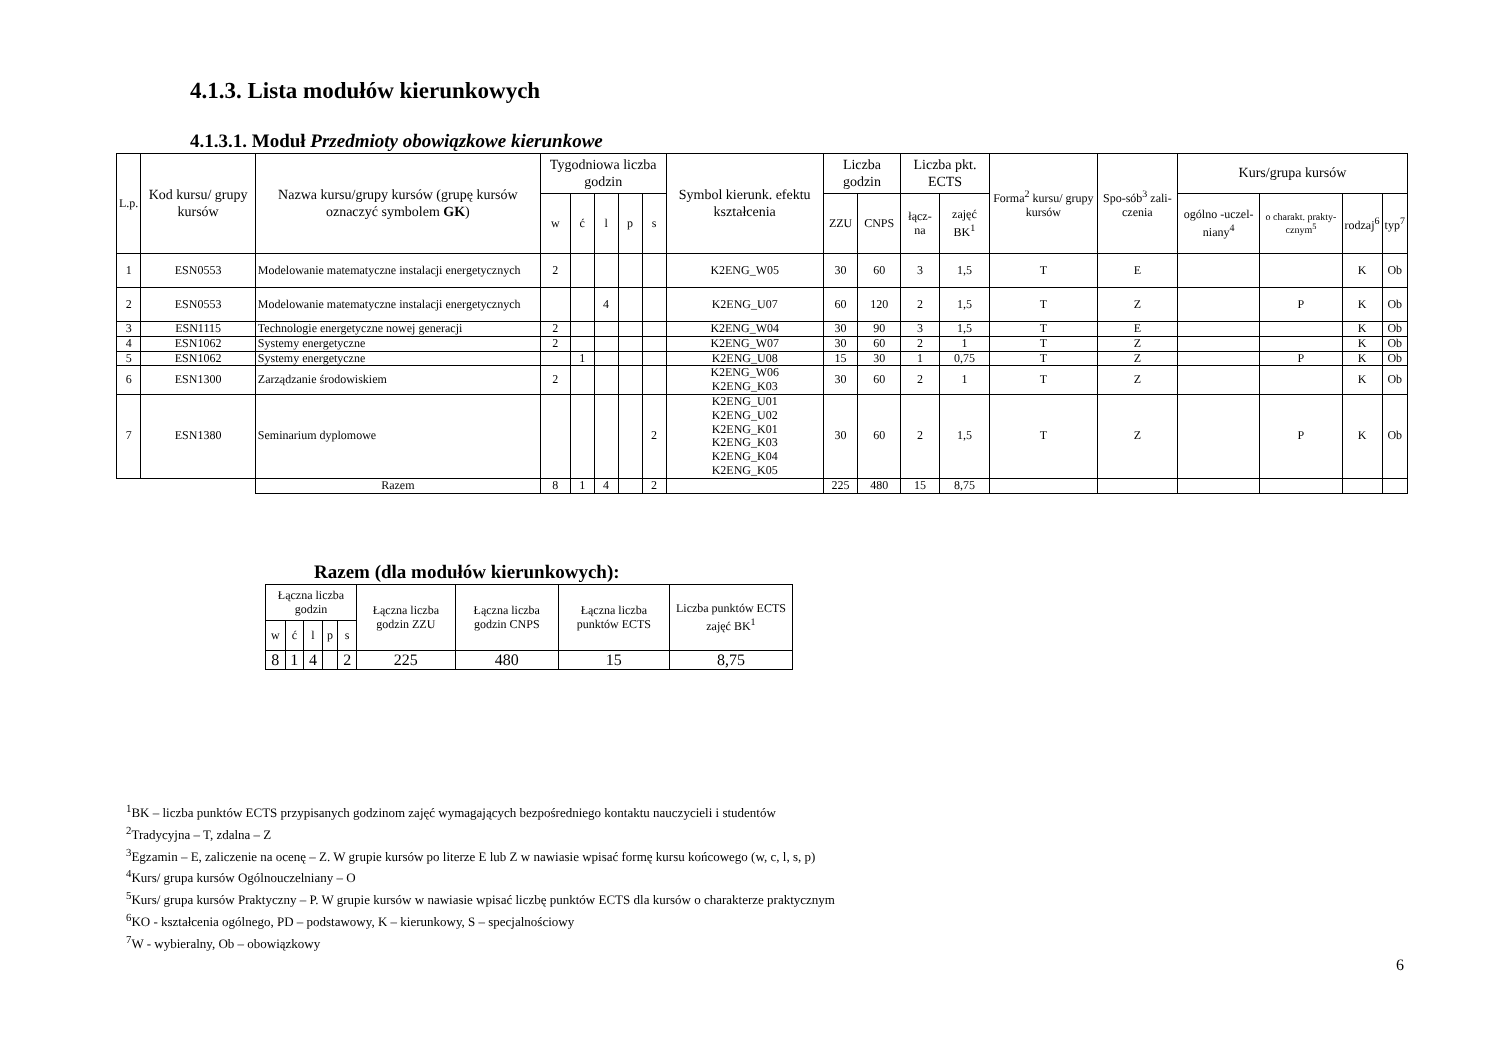4.1.3. Lista modułów kierunkowych
4.1.3.1. Moduł Przedmioty obowiązkowe kierunkowe
| L.p. | Kod kursu/ grupy kursów | Nazwa kursu/grupy kursów (grupę kursów oznaczyć symbolem GK ) | Tygodniowa liczba godzin | | | | | Symbol kierunk. efektu kształcenia | Liczba godzin | | Liczba pkt. ECTS | | Forma<sup>2</sup> kursu/ grupy kursów | Spo-sób<sup>3</sup> zali-czenia | Kurs/grupa kursów | | | |
| --- | --- | --- | --- | --- | --- | --- | --- | --- | --- | --- | --- | --- | --- | --- | --- | --- | --- | --- |
| | | | w | ć | l | p | s | | ZZU | CNPS | łącz-na | zajęć BK<sup>1</sup> | | | ogólno -uczel-niany<sup>4</sup> | o charakt. prakty-cznym<sup>5</sup> | rodzaj<sup>6</sup> | typ<sup>7</sup> |
| 1 | ESN0553 | Modelowanie matematyczne instalacji energetycznych | 2 | | | | | K2ENG_W05 | 30 | 60 | 3 | 1,5 | T | E | | | K | Ob |
| 2 | ESN0553 | Modelowanie matematyczne instalacji energetycznych | | | 4 | | | K2ENG_U07 | 60 | 120 | 2 | 1,5 | T | Z | | P | K | Ob |
| 3 | ESN1115 | Technologie energetyczne nowej generacji | 2 | | | | | K2ENG_W04 | 30 | 90 | 3 | 1,5 | T | E | | | K | Ob |
| 4 | ESN1062 | Systemy energetyczne | 2 | | | | | K2ENG_W07 | 30 | 60 | 2 | 1 | T | Z | | | K | Ob |
| 5 | ESN1062 | Systemy energetyczne | | 1 | | | | K2ENG_U08 | 15 | 30 | 1 | 0,75 | T | Z | | P | K | Ob |
| 6 | ESN1300 | Zarządzanie środowiskiem | 2 | | | | | K2ENG_W06 K2ENG_K03 | 30 | 60 | 2 | 1 | T | Z | | | K | Ob |
| 7 | ESN1380 | Seminarium dyplomowe | | | | | 2 | K2ENG_U01 K2ENG_U02 K2ENG_K01 K2ENG_K03 K2ENG_K04 K2ENG_K05 | 30 | 60 | 2 | 1,5 | T | Z | | P | K | Ob |
| | | Razem | 8 | 1 | 4 | | 2 | | 225 | 480 | 15 | 8,75 | | | | | | |
Razem (dla modułów kierunkowych):
| Łączna liczba godzin | | | | | Łączna liczba godzin ZZU | Łączna liczba godzin CNPS | Łączna liczba punktów ECTS | Liczba punktów ECTS zajęć BK<sup>1</sup> |
| w | ć | l | p | s | | | | |
| 8 | 1 | 4 | | 2 | 225 | 480 | 15 | 8,75 |
<sup>1</sup> BK – liczba punktów ECTS przypisanych godzinom zajęć wymagających bezpośredniego kontaktu nauczycieli i studentów
<sup>2</sup> Tradycyjna – T, zdalna – Z
<sup>3</sup> Egzamin – E, zaliczenie na ocenę – Z. W grupie kursów po literze E lub Z w nawiasie wpisać formę kursu końcowego (w, c, l, s, p)
<sup>4</sup> Kurs/ grupa kursów Ogólnouczelniany – O
<sup>5</sup> Kurs/ grupa kursów Praktyczny – P. W grupie kursów w nawiasie wpisać liczbę punktów ECTS dla kursów o charakterze praktycznym
<sup>6</sup> KO - kształcenia ogólnego, PD – podstawowy, K – kierunkowy, S – specjalnościowy
<sup>7</sup> W - wybieralny, Ob – obowiązkowy
6